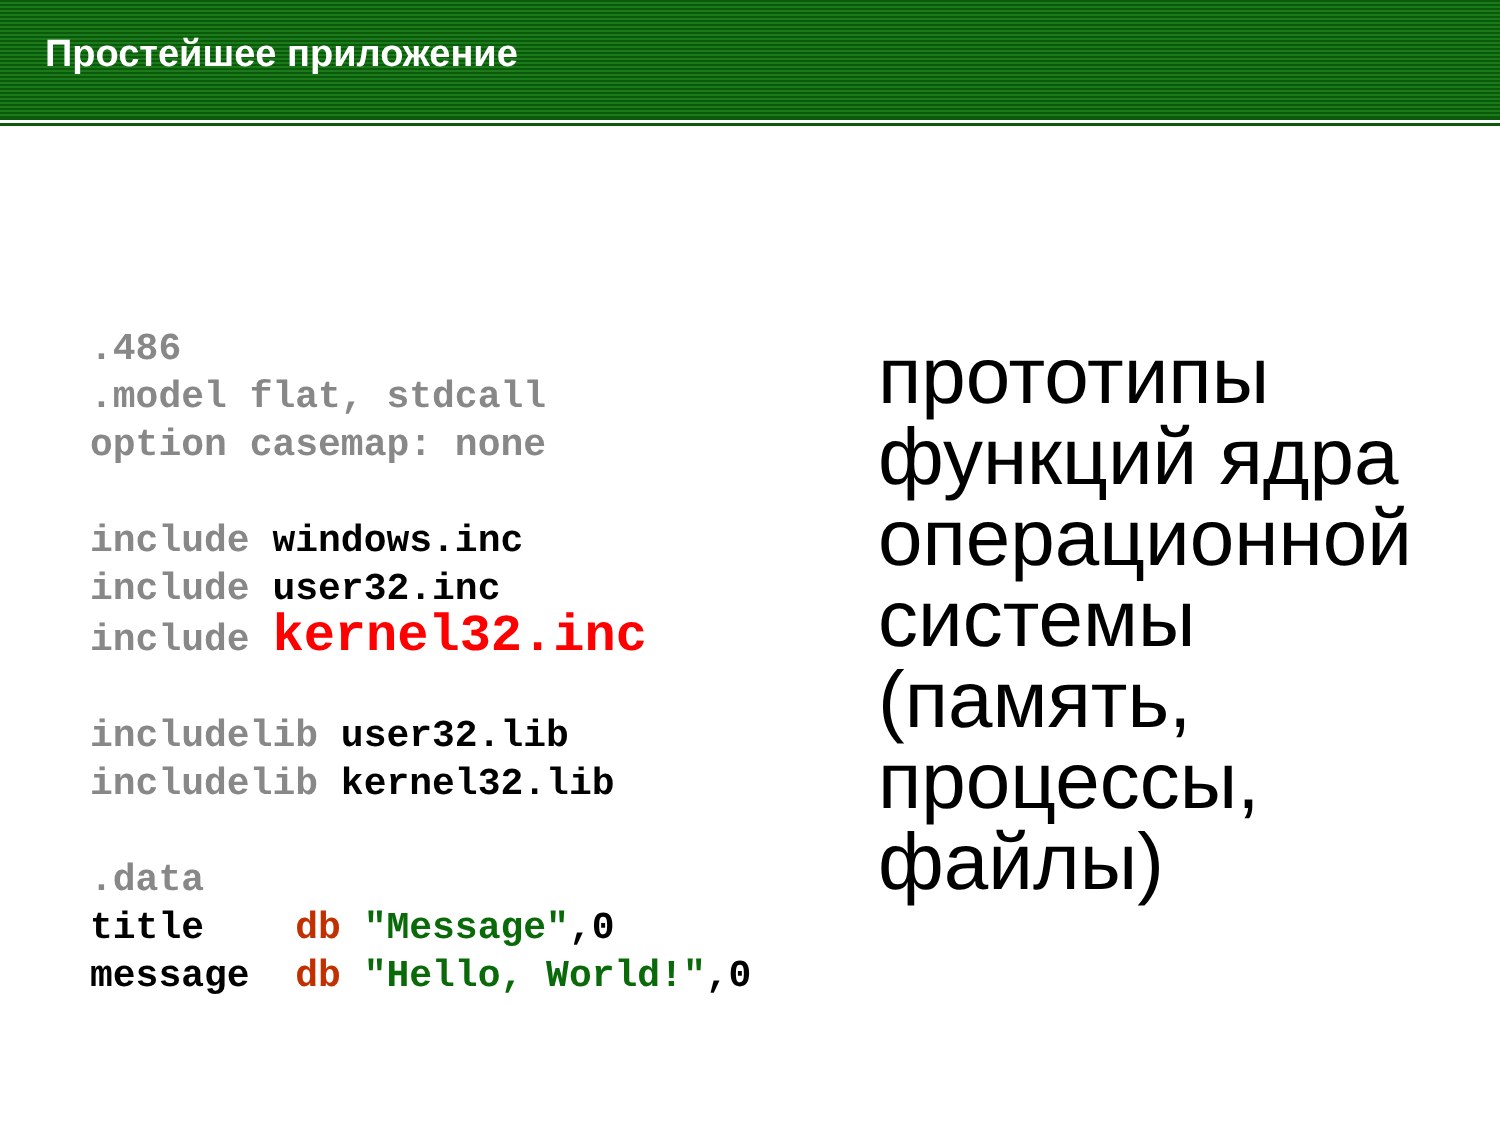Простейшее приложение
.486 .model flat, stdcall option casemap: none include windows.inc include user32.inc include kernel32.inc includelib user32.lib includelib kernel32.lib .data title db "Message",0 message db "Hello, World!",0
прототипы
функций ядра
операционной
системы
(память,
процессы,
файлы)